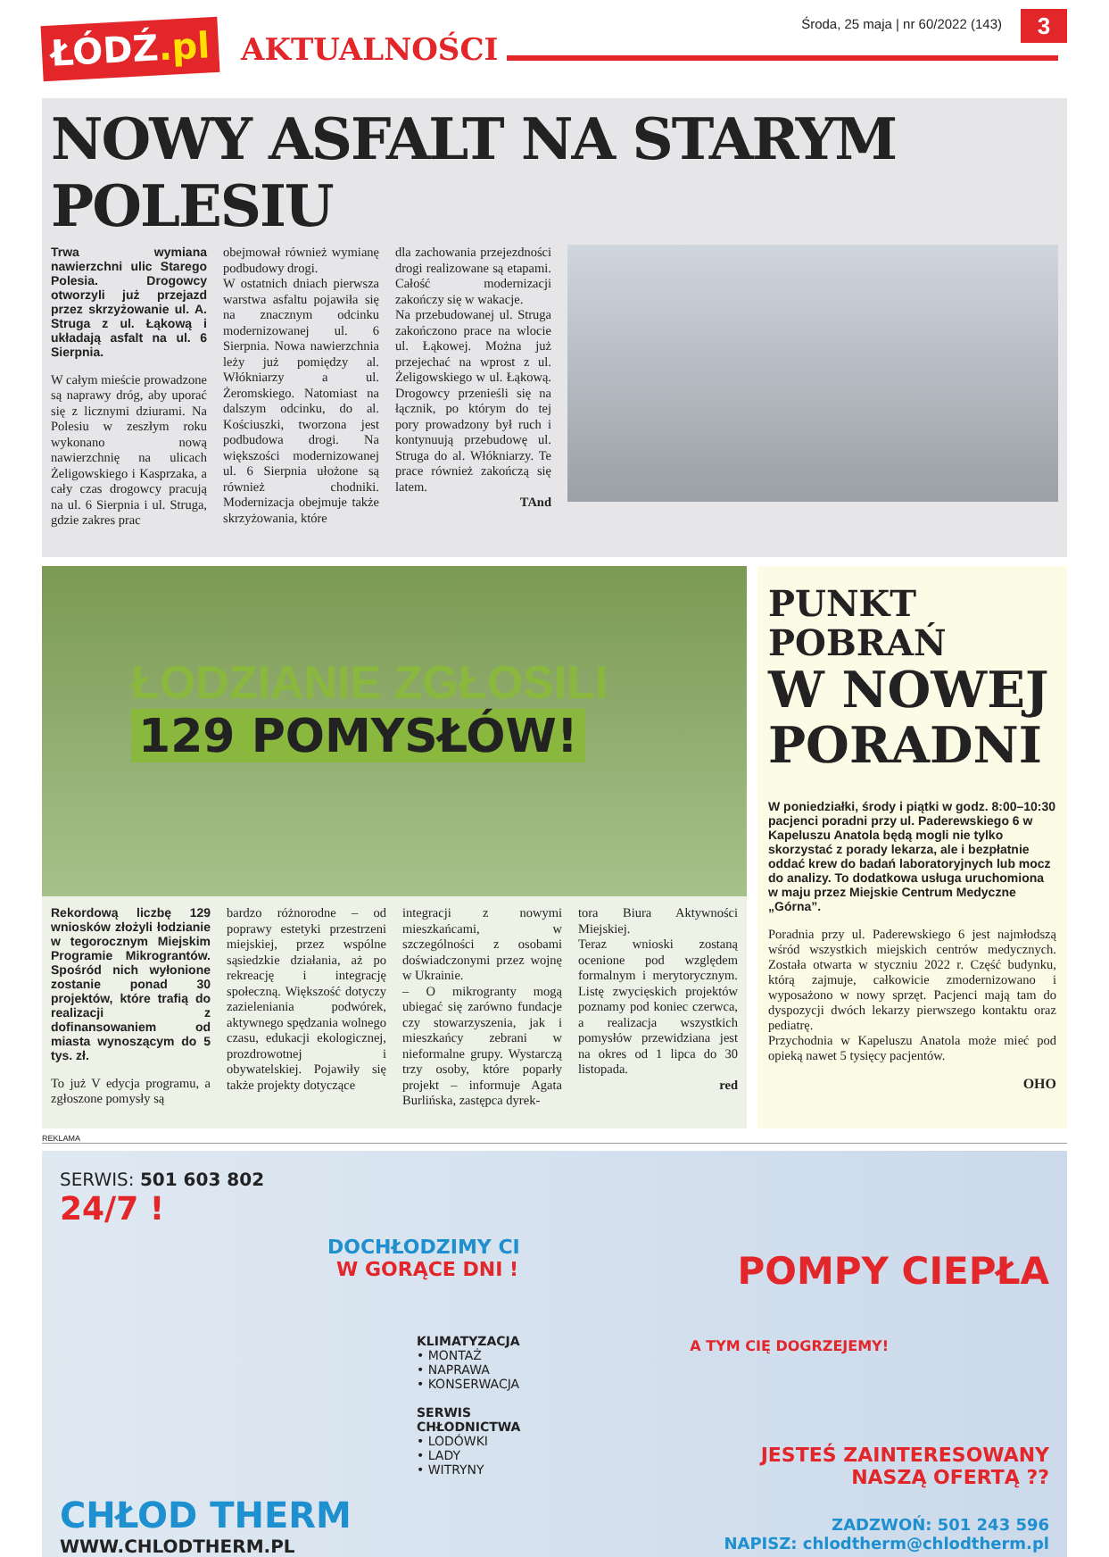ŁÓDŹ.pl
AKTUALNOŚCI
Środa, 25 maja | nr 60/2022 (143)
3
NOWY ASFALT NA STARYM POLESIU
Trwa wymiana nawierzchni ulic Starego Polesia. Drogowcy otworzyli już przejazd przez skrzyżowanie ul. A. Struga z ul. Łąkową i układają asfalt na ul. 6 Sierpnia.
W całym mieście prowadzone są naprawy dróg, aby uporać się z licznymi dziurami. Na Polesiu w zeszłym roku wykonano nową nawierzchnię na ulicach Żeligowskiego i Kasprzaka, a cały czas drogowcy pracują na ul. 6 Sierpnia i ul. Struga, gdzie zakres prac
obejmował również wymianę podbudowy drogi.
W ostatnich dniach pierwsza warstwa asfaltu pojawiła się na znacznym odcinku modernizowanej ul. 6 Sierpnia. Nowa nawierzchnia leży już pomiędzy al. Włókniarzy a ul. Żeromskiego. Natomiast na dalszym odcinku, do al. Kościuszki, tworzona jest podbudowa drogi. Na większości modernizowanej ul. 6 Sierpnia ułożone są również chodniki. Modernizacja obejmuje także skrzyżowania, które
dla zachowania przejezdności drogi realizowane są etapami. Całość modernizacji zakończy się w wakacje.
Na przebudowanej ul. Struga zakończono prace na wlocie ul. Łąkowej. Można już przejechać na wprost z ul. Żeligowskiego w ul. Łąkową. Drogowcy przenieśli się na łącznik, po którym do tej pory prowadzony był ruch i kontynuują przebudowę ul. Struga do al. Włókniarzy. Te prace również zakończą się latem.
TAnd
ŁODZIANIE ZGŁOSILI
129 POMYSŁÓW!
Rekordową liczbę 129 wniosków złożyli łodzianie w tegorocznym Miejskim Programie Mikrograntów. Spośród nich wyłonione zostanie ponad 30 projektów, które trafią do realizacji z dofinansowaniem od miasta wynoszącym do 5 tys. zł.
To już V edycja programu, a zgłoszone pomysły są
bardzo różnorodne – od poprawy estetyki przestrzeni miejskiej, przez wspólne sąsiedzkie działania, aż po rekreację i integrację społeczną. Większość dotyczy zazieleniania podwórek, aktywnego spędzania wolnego czasu, edukacji ekologicznej, prozdrowotnej i obywatelskiej. Pojawiły się także projekty dotyczące
integracji z nowymi mieszkańcami, w szczególności z osobami doświadczonymi przez wojnę w Ukrainie.
– O mikrogranty mogą ubiegać się zarówno fundacje czy stowarzyszenia, jak i mieszkańcy zebrani w nieformalne grupy. Wystarczą trzy osoby, które poparły projekt – informuje Agata Burlińska, zastępca dyrek-
tora Biura Aktywności Miejskiej.
Teraz wnioski zostaną ocenione pod względem formalnym i merytorycznym. Listę zwycięskich projektów poznamy pod koniec czerwca, a realizacja wszystkich pomysłów przewidziana jest na okres od 1 lipca do 30 listopada.
red
PUNKT POBRAŃ
W NOWEJ PORADNI
W poniedziałki, środy i piątki w godz. 8:00–10:30 pacjenci poradni przy ul. Paderewskiego 6 w Kapeluszu Anatola będą mogli nie tylko skorzystać z porady lekarza, ale i bezpłatnie oddać krew do badań laboratoryjnych lub mocz do analizy. To dodatkowa usługa uruchomiona w maju przez Miejskie Centrum Medyczne „Górna”.
Poradnia przy ul. Paderewskiego 6 jest najmłodszą wśród wszystkich miejskich centrów medycznych. Została otwarta w styczniu 2022 r. Część budynku, którą zajmuje, całkowicie zmodernizowano i wyposażono w nowy sprzęt. Pacjenci mają tam do dyspozycji dwóch lekarzy pierwszego kontaktu oraz pediatrę.
Przychodnia w Kapeluszu Anatola może mieć pod opieką nawet 5 tysięcy pacjentów.
OHO
REKLAMA
SERWIS: 501 603 802
24/7 !
DOCHŁODZIMY CI
W GORĄCE DNI !
KLIMATYZACJA
• MONTAŻ
• NAPRAWA
• KONSERWACJA
SERWIS CHŁODNICTWA
• LODÓWKI
• LADY
• WITRYNY
CHŁOD THERM
WWW.CHLODTHERM.PL
POMPY CIEPŁA
A TYM CIĘ DOGRZEJEMY!
JESTEŚ ZAINTERESOWANY
NASZĄ OFERTĄ ??
ZADZWOŃ: 501 243 596
NAPISZ: chlodtherm@chlodtherm.pl